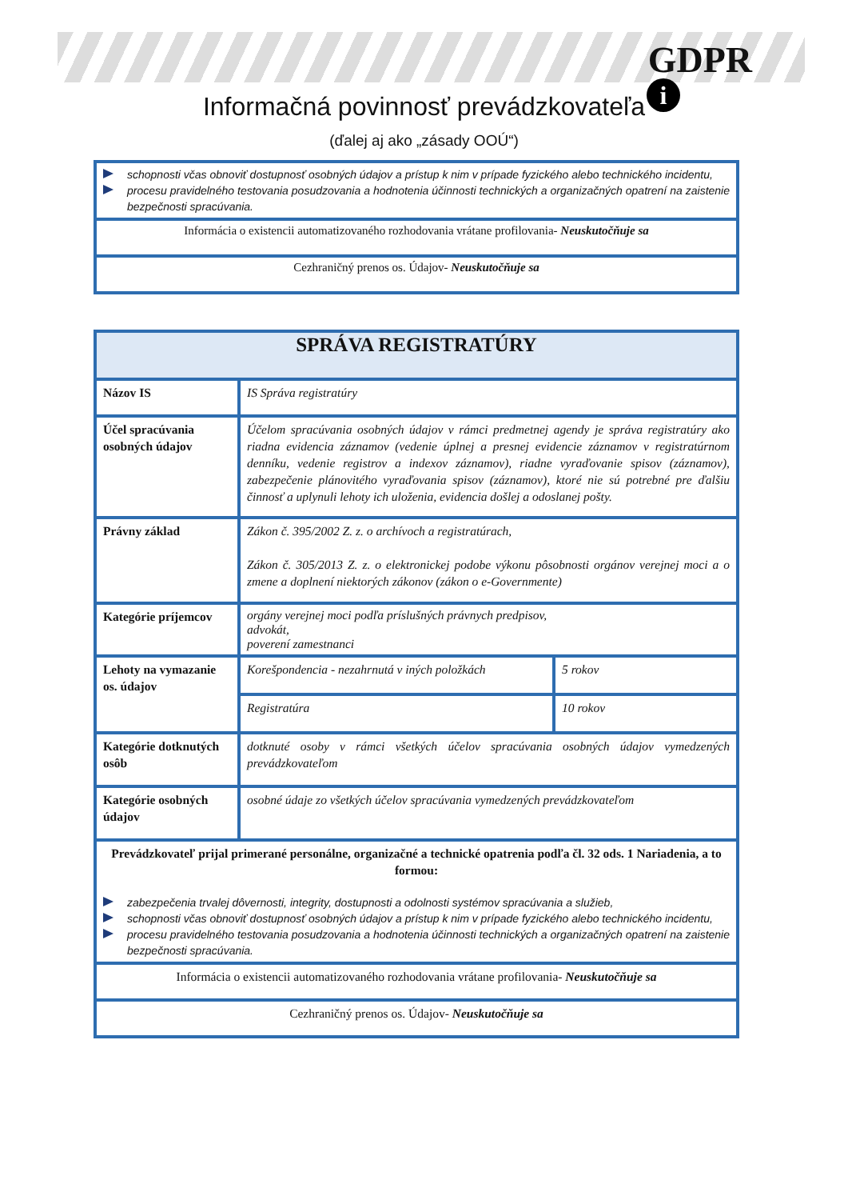GDPR
i
Informačná povinnosť prevádzkovateľa
(ďalej aj ako „zásady OOÚ“)
| schopnosti včas obnoviť dostupnosť osobných údajov a prístup k nim v prípade fyzického alebo technického incidentu, procesu pravidelného testovania posudzovania a hodnotenia účinnosti technických a organizačných opatrení na zaistenie bezpečnosti spracúvania. |
| Informácia o existencii automatizovaného rozhodovania vrátane profilovania- Neuskutočňuje sa |
| Cezhraničný prenos os. Údajov- Neuskutočňuje sa |
| SPRÁVA REGISTRATÚRY | | |
| Názov IS | IS Správa registratúry | |
| Účel spracúvania osobných údajov | Účelom spracúvania osobných údajov v rámci predmetnej agendy je správa registratúry ako riadna evidencia záznamov (vedenie úplnej a presnej evidencie záznamov v registratúrnom denníku, vedenie registrov a indexov záznamov), riadne vyraďovanie spisov (záznamov), zabezpečenie plánovitého vyraďovania spisov (záznamov), ktoré nie sú potrebné pre ďalšiu činnosť a uplynuli lehoty ich uloženia, evidencia došlej a odoslanej pošty. | |
| Právny základ | Zákon č. 395/2002 Z. z. o archívoch a registratúrach, Zákon č. 305/2013 Z. z. o elektronickej podobe výkonu pôsobnosti orgánov verejnej moci a o zmene a doplnení niektorých zákonov (zákon o e-Governmente) | |
| Kategórie príjemcov | orgány verejnej moci podľa príslušných právnych predpisov, advokát, poverení zamestnanci | |
| Lehoty na vymazanie os. údajov | Korešpondencia - nezahrnutá v iných položkách | 5 rokov |
| | Registratúra | 10 rokov |
| Kategórie dotknutých osôb | dotknuté osoby v rámci všetkých účelov spracúvania osobných údajov vymedzených prevádzkovateľom | |
| Kategórie osobných údajov | osobné údaje zo všetkých účelov spracúvania vymedzených prevádzkovateľom | |
| Prevádzkovateľ prijal primerané personálne, organizačné a technické opatrenia podľa čl. 32 ods. 1 Nariadenia, a to formou: zabezpečenia trvalej dôvernosti, integrity, dostupnosti a odolnosti systémov spracúvania a služieb, schopnosti včas obnoviť dostupnosť osobných údajov a prístup k nim v prípade fyzického alebo technického incidentu, procesu pravidelného testovania posudzovania a hodnotenia účinnosti technických a organizačných opatrení na zaistenie bezpečnosti spracúvania. | | |
| Informácia o existencii automatizovaného rozhodovania vrátane profilovania- Neuskutočňuje sa | | |
| Cezhraničný prenos os. Údajov- Neuskutočňuje sa | | |